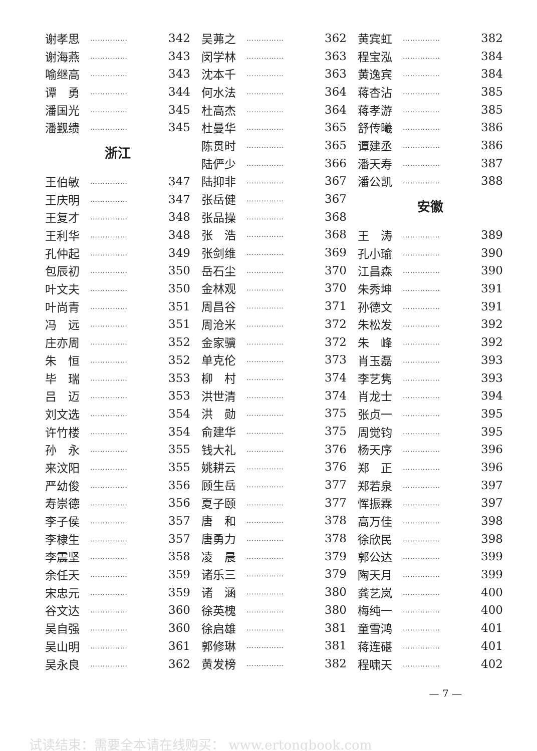谢孝思 …………… 342
谢海燕 …………… 343
喻继高 …………… 343
谭　勇 …………… 344
潘国光 …………… 345
潘觐缋 …………… 345
浙江
王伯敏 …………… 347
王庆明 …………… 347
王复才 …………… 348
王利华 …………… 348
孔仲起 …………… 349
包辰初 …………… 350
叶文夫 …………… 350
叶尚青 …………… 351
冯　远 …………… 351
庄亦周 …………… 352
朱　恒 …………… 352
毕　瑞 …………… 353
吕　迈 …………… 353
刘文选 …………… 354
许竹楼 …………… 354
孙　永 …………… 355
来汶阳 …………… 355
严幼俊 …………… 356
寿崇德 …………… 356
李子侯 …………… 357
李棣生 …………… 357
李震坚 …………… 358
余任天 …………… 359
宋忠元 …………… 359
谷文达 …………… 360
吴自强 …………… 360
吴山明 …………… 361
吴永良 …………… 362
吴茀之 …………… 362
闵学林 …………… 363
沈本千 …………… 363
何水法 …………… 364
杜高杰 …………… 364
杜曼华 …………… 365
陈贯时 …………… 365
陆俨少 …………… 366
陆抑非 …………… 367
张岳健 …………… 367
张品操 …………… 368
张　浩 …………… 368
张剑维 …………… 369
岳石尘 …………… 370
金林观 …………… 370
周昌谷 …………… 371
周沧米 …………… 372
金家骥 …………… 372
单克伦 …………… 373
柳　村 …………… 374
洪世清 …………… 374
洪　勋 …………… 375
俞建华 …………… 375
钱大礼 …………… 376
姚耕云 …………… 376
顾生岳 …………… 377
夏子颐 …………… 377
唐　和 …………… 378
唐勇力 …………… 378
凌　晨 …………… 379
诸乐三 …………… 379
诸　涵 …………… 380
徐英槐 …………… 380
徐启雄 …………… 381
郭修琳 …………… 381
黄发榜 …………… 382
黄宾虹 …………… 382
程宝泓 …………… 384
黄逸宾 …………… 384
蒋杏沾 …………… 385
蒋孝游 …………… 385
舒传曦 …………… 386
谭建丞 …………… 386
潘天寿 …………… 387
潘公凯 …………… 388
安徽
王　涛 …………… 389
孔小瑜 …………… 390
江昌森 …………… 390
朱秀坤 …………… 391
孙德文 …………… 391
朱松发 …………… 392
朱　峰 …………… 392
肖玉磊 …………… 393
李艺隽 …………… 393
肖龙士 …………… 394
张贞一 …………… 395
周觉钧 …………… 395
杨天序 …………… 396
郑　正 …………… 396
郑若泉 …………… 397
恽振霖 …………… 397
高万佳 …………… 398
徐欣民 …………… 398
郭公达 …………… 399
陶天月 …………… 399
龚艺岚 …………… 400
梅纯一 …………… 400
童雪鸿 …………… 401
蒋连碪 …………… 401
程啸天 …………… 402
— 7 —
试读结束：需要全本请在线购买： www.ertongbook.com